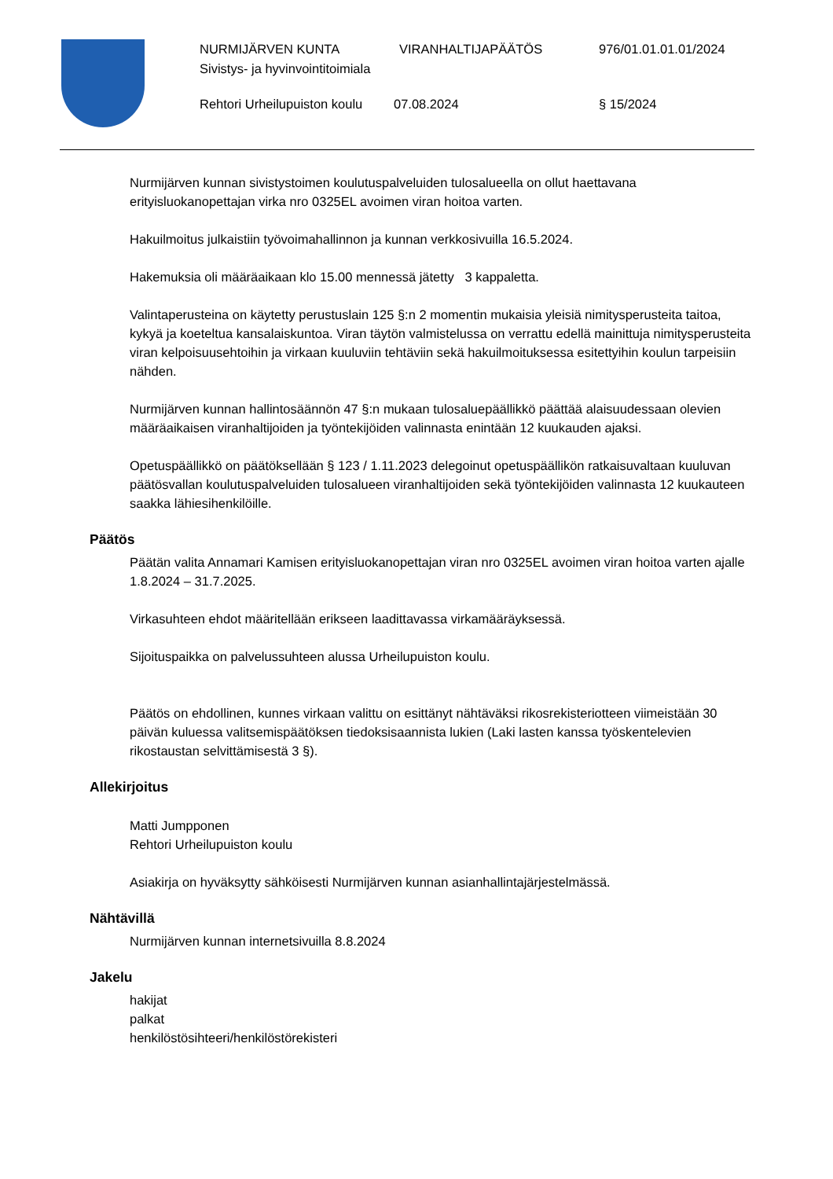NURMIJÄRVEN KUNTA VIRANHALTIJAPÄÄTÖS 976/01.01.01.01/2024
Sivistys- ja hyvinvointitoimiala
Rehtori Urheilupuiston koulu
07.08.2024 § 15/2024
Nurmijärven kunnan sivistystoimen koulutuspalveluiden tulosalueella on ollut haettavana erityisluokanopettajan virka nro 0325EL avoimen viran hoitoa varten.
Hakuilmoitus julkaistiin työvoimahallinnon ja kunnan verkkosivuilla 16.5.2024.
Hakemuksia oli määräaikaan klo 15.00 mennessä jätetty 3 kappaletta.
Valintaperusteina on käytetty perustuslain 125 §:n 2 momentin mukaisia yleisiä nimitysperusteita taitoa, kykyä ja koeteltua kansalaiskuntoa. Viran täytön valmistelussa on verrattu edellä mainittuja nimitysperusteita viran kelpoisuusehtoihin ja virkaan kuuluviin tehtäviin sekä hakuilmoituksessa esitettyihin koulun tarpeisiin nähden.
Nurmijärven kunnan hallintosäännön 47 §:n mukaan tulosaluepäällikkö päättää alaisuudessaan olevien määräaikaisen viranhaltijoiden ja työntekijöiden valinnasta enintään 12 kuukauden ajaksi.
Opetuspäällikkö on päätöksellään § 123 / 1.11.2023 delegoinut opetuspäällikön ratkaisuvaltaan kuuluvan päätösvallan koulutuspalveluiden tulosalueen viranhaltijoiden sekä työntekijöiden valinnasta 12 kuukauteen saakka lähiesihenkilöille.
Päätös
Päätän valita Annamari Kamisen erityisluokanopettajan viran nro 0325EL avoimen viran hoitoa varten ajalle 1.8.2024 – 31.7.2025.
Virkasuhteen ehdot määritellään erikseen laadittavassa virkamääräyksessä.
Sijoituspaikka on palvelussuhteen alussa Urheilupuiston koulu.
Päätös on ehdollinen, kunnes virkaan valittu on esittänyt nähtäväksi rikosrekisteriotteen viimeistään 30 päivän kuluessa valitsemispäätöksen tiedoksisaannista lukien (Laki lasten kanssa työskentelevien rikostaustan selvittämisestä 3 §).
Allekirjoitus
Matti Jumpponen
Rehtori Urheilupuiston koulu
Asiakirja on hyväksytty sähköisesti Nurmijärven kunnan asianhallintajärjestelmässä.
Nähtävillä
Nurmijärven kunnan internetsivuilla 8.8.2024
Jakelu
hakijat
palkat
henkilöstösihteeri/henkilöstörekisteri